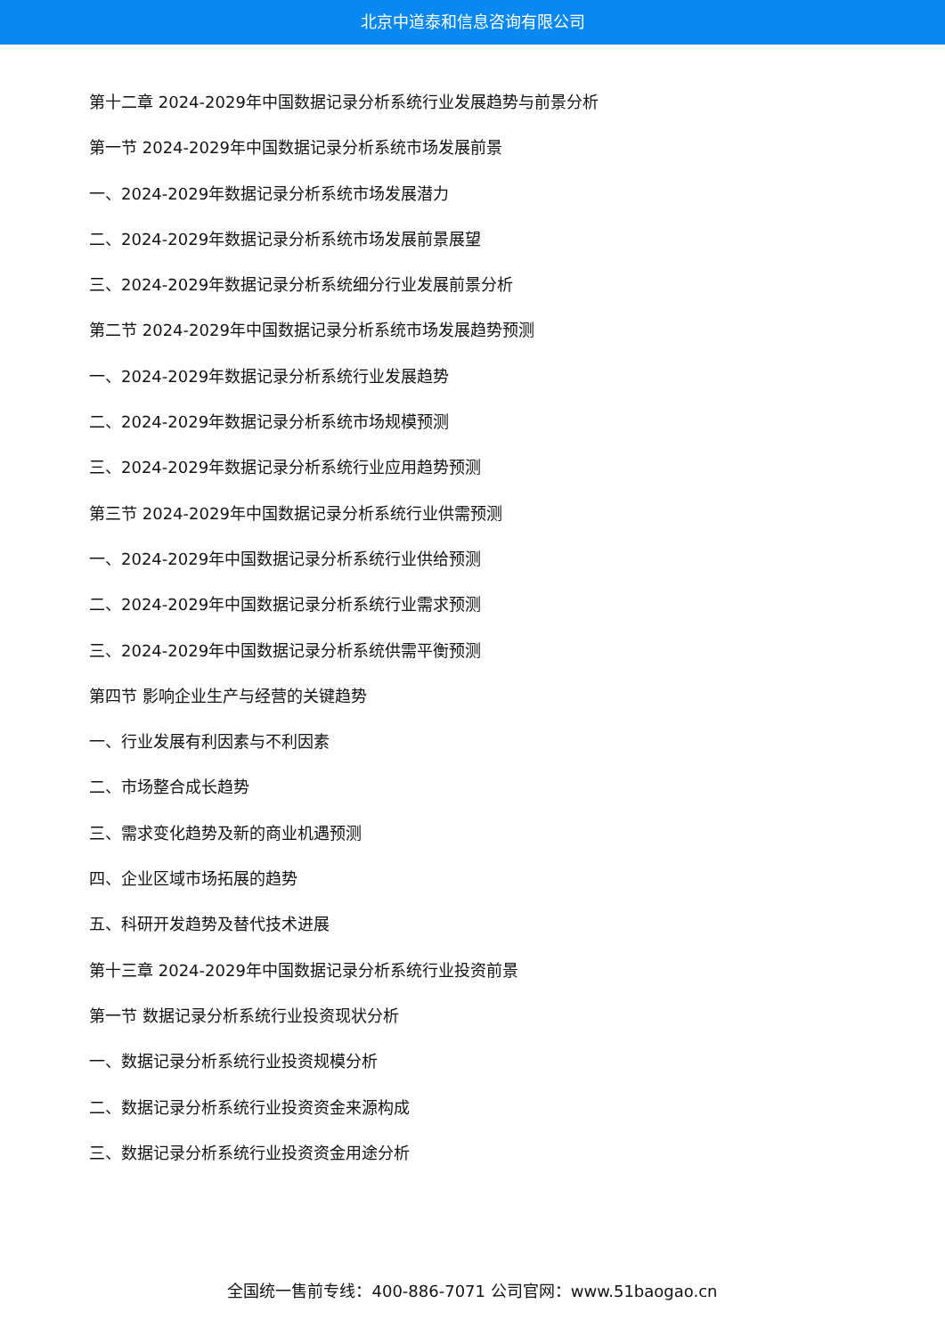北京中道泰和信息咨询有限公司
第十二章 2024-2029年中国数据记录分析系统行业发展趋势与前景分析
第一节 2024-2029年中国数据记录分析系统市场发展前景
一、2024-2029年数据记录分析系统市场发展潜力
二、2024-2029年数据记录分析系统市场发展前景展望
三、2024-2029年数据记录分析系统细分行业发展前景分析
第二节 2024-2029年中国数据记录分析系统市场发展趋势预测
一、2024-2029年数据记录分析系统行业发展趋势
二、2024-2029年数据记录分析系统市场规模预测
三、2024-2029年数据记录分析系统行业应用趋势预测
第三节 2024-2029年中国数据记录分析系统行业供需预测
一、2024-2029年中国数据记录分析系统行业供给预测
二、2024-2029年中国数据记录分析系统行业需求预测
三、2024-2029年中国数据记录分析系统供需平衡预测
第四节 影响企业生产与经营的关键趋势
一、行业发展有利因素与不利因素
二、市场整合成长趋势
三、需求变化趋势及新的商业机遇预测
四、企业区域市场拓展的趋势
五、科研开发趋势及替代技术进展
第十三章 2024-2029年中国数据记录分析系统行业投资前景
第一节 数据记录分析系统行业投资现状分析
一、数据记录分析系统行业投资规模分析
二、数据记录分析系统行业投资资金来源构成
三、数据记录分析系统行业投资资金用途分析
全国统一售前专线：400-886-7071 公司官网：www.51baogao.cn